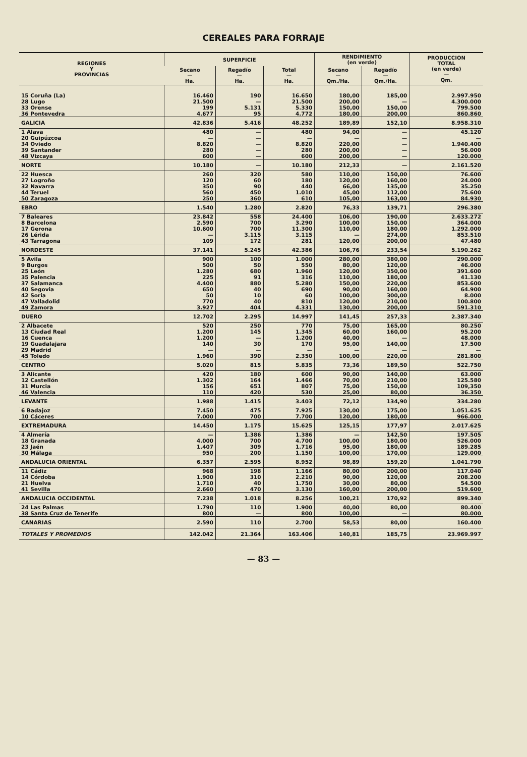CEREALES PARA FORRAJE
| REGIONES Y PROVINCIAS | SUPERFICIE | | | RENDIMIENTO (en verde) | | PRODUCCION TOTAL (en verde) — Qm. |
| --- | --- | --- | --- | --- | --- | --- |
| | Secano — Ha. | Regadío — Ha. | Total — Ha. | Secano — Qm./Ha. | Regadío — Qm./Ha. | |
| 15 Coruña (La) 28 Lugo 33 Orense 36 Pontevedra | 16.460 21.500 199 4.677 | 190 — 5.131 95 | 16.650 21.500 5.330 4.772 | 180,00 200,00 150,00 180,00 | 185,00 — 150,00 200,00 | 2.997.950 4.300.000 799.500 860.860 |
| GALICIA | 42.836 | 5.416 | 48.252 | 189,89 | 152,10 | 8.958.310 |
| 1 Alava 20 Guipúzcoa 34 Oviedo 39 Santander 48 Vizcaya | 480 — 8.820 280 600 | — — — — — | 480 — 8.820 280 600 | 94,00 — 220,00 200,00 200,00 | — — — — — | 45.120 — 1.940.400 56.000 120.000 |
| NORTE | 10.180 | — | 10.180 | 212,33 | — | 2.161.520 |
| 22 Huesca 27 Logroño 32 Navarra 44 Teruel 50 Zaragoza | 260 120 350 560 250 | 320 60 90 450 360 | 580 180 440 1.010 610 | 110,00 120,00 66,00 45,00 105,00 | 150,00 160,00 135,00 112,00 163,00 | 76.600 24.000 35.250 75.600 84.930 |
| EBRO | 1.540 | 1.280 | 2.820 | 76,33 | 139,71 | 296.380 |
| 7 Baleares 8 Barcelona 17 Gerona 26 Lérida 43 Tarragona | 23.842 2.590 10.600 — 109 | 558 700 700 3.115 172 | 24.400 3.290 11.300 3.115 281 | 106,00 100,00 110,00 — 120,00 | 190,00 150,00 180,00 274,00 200,00 | 2.633.272 364.000 1.292.000 853.510 47.480 |
| NORDESTE | 37.141 | 5.245 | 42.386 | 106,76 | 233,54 | 5.190.262 |
| 5 Avila 9 Burgos 25 León 35 Palencia 37 Salamanca 40 Segovia 42 Soria 47 Valladolid 49 Zamora | 900 500 1.280 225 4.400 650 50 770 3.927 | 100 50 680 91 880 40 10 40 404 | 1.000 550 1.960 316 5.280 690 60 810 4.331 | 280,00 80,00 120,00 110,00 150,00 90,00 100,00 120,00 130,00 | 380,00 120,00 350,00 180,00 220,00 160,00 300,00 210,00 200,00 | 290.000 46.000 391.600 41.130 853.600 64.900 8.000 100.800 591.310 |
| DUERO | 12.702 | 2.295 | 14.997 | 141,45 | 257,33 | 2.387.340 |
| 2 Albacete 13 Ciudad Real 16 Cuenca 19 Guadalajara 29 Madrid 45 Toledo | 520 1.200 1.200 140 — 1.960 | 250 145 — 30 — 390 | 770 1.345 1.200 170 — 2.350 | 75,00 60,00 40,00 95,00 — 100,00 | 165,00 160,00 — 140,00 — 220,00 | 80.250 95.200 48.000 17.500 — 281.800 |
| CENTRO | 5.020 | 815 | 5.835 | 73,36 | 189,50 | 522.750 |
| 3 Alicante 12 Castellón 31 Murcia 46 Valencia | 420 1.302 156 110 | 180 164 651 420 | 600 1.466 807 530 | 90,00 70,00 75,00 25,00 | 140,00 210,00 150,00 80,00 | 63.000 125.580 109,350 36.350 |
| LEVANTE | 1.988 | 1.415 | 3.403 | 72,12 | 134,90 | 334.280 |
| 6 Badajoz 10 Cáceres | 7.450 7.000 | 475 700 | 7.925 7.700 | 130,00 120,00 | 175,00 180,00 | 1.051.625 966.000 |
| EXTREMADURA | 14.450 | 1.175 | 15.625 | 125,15 | 177,97 | 2.017.625 |
| 4 Almería 18 Granada 23 Jaén 30 Málaga | — 4.000 1.407 950 | 1.386 700 309 200 | 1.386 4.700 1.716 1.150 | — 100,00 95,00 100,00 | 142,50 180,00 180,00 170,00 | 197.505 526.000 189.285 129.000 |
| ANDALUCIA ORIENTAL | 6.357 | 2.595 | 8.952 | 98,89 | 159,20 | 1.041.790 |
| 11 Cádiz 14 Córdoba 21 Huelva 41 Sevilla | 968 1.900 1.710 2.660 | 198 310 40 470 | 1.166 2.210 1.750 3.130 | 80,00 90,00 30,00 160,00 | 200,00 120,00 80,00 200,00 | 117.040 208.200 54.500 519.600 |
| ANDALUCIA OCCIDENTAL | 7.238 | 1.018 | 8.256 | 100,21 | 170,92 | 899.340 |
| 24 Las Palmas 38 Santa Cruz de Tenerife | 1.790 800 | 110 — | 1.900 800 | 40,00 100,00 | 80,00 — | 80.400 80.000 |
| CANARIAS | 2.590 | 110 | 2.700 | 58,53 | 80,00 | 160.400 |
| TOTALES Y PROMEDIOS | 142.042 | 21.364 | 163.406 | 140,81 | 185,75 | 23.969.997 |
— 83 —